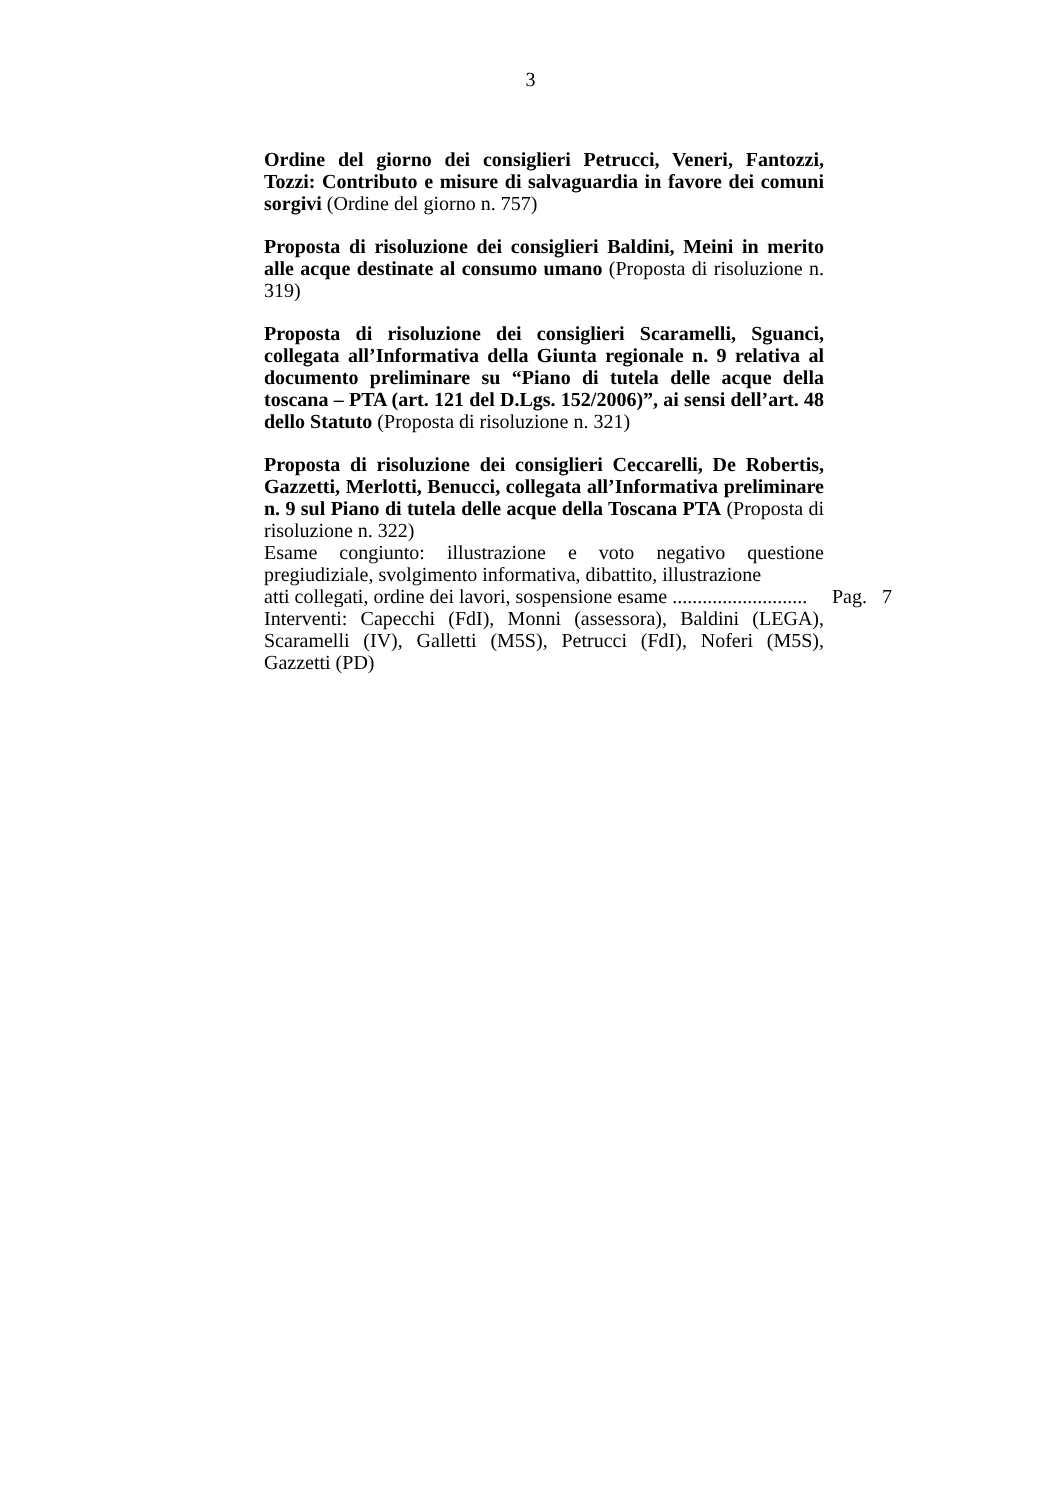3
Ordine del giorno dei consiglieri Petrucci, Veneri, Fantozzi, Tozzi: Contributo e misure di salvaguardia in favore dei comuni sorgivi (Ordine del giorno n. 757)
Proposta di risoluzione dei consiglieri Baldini, Meini in merito alle acque destinate al consumo umano (Proposta di risoluzione n. 319)
Proposta di risoluzione dei consiglieri Scaramelli, Sguanci, collegata all’Informativa della Giunta regionale n. 9 relativa al documento preliminare su “Piano di tutela delle acque della toscana – PTA (art. 121 del D.Lgs. 152/2006)”, ai sensi dell’art. 48 dello Statuto (Proposta di risoluzione n. 321)
Proposta di risoluzione dei consiglieri Ceccarelli, De Robertis, Gazzetti, Merlotti, Benucci, collegata all’Informativa preliminare n. 9 sul Piano di tutela delle acque della Toscana PTA (Proposta di risoluzione n. 322)
Esame congiunto: illustrazione e voto negativo questione pregiudiziale, svolgimento informativa, dibattito, illustrazione
atti collegati, ordine dei lavori, sospensione esame ........................... Pag. 7
Interventi: Capecchi (FdI), Monni (assessora), Baldini (LEGA), Scaramelli (IV), Galletti (M5S), Petrucci (FdI), Noferi (M5S), Gazzetti (PD)